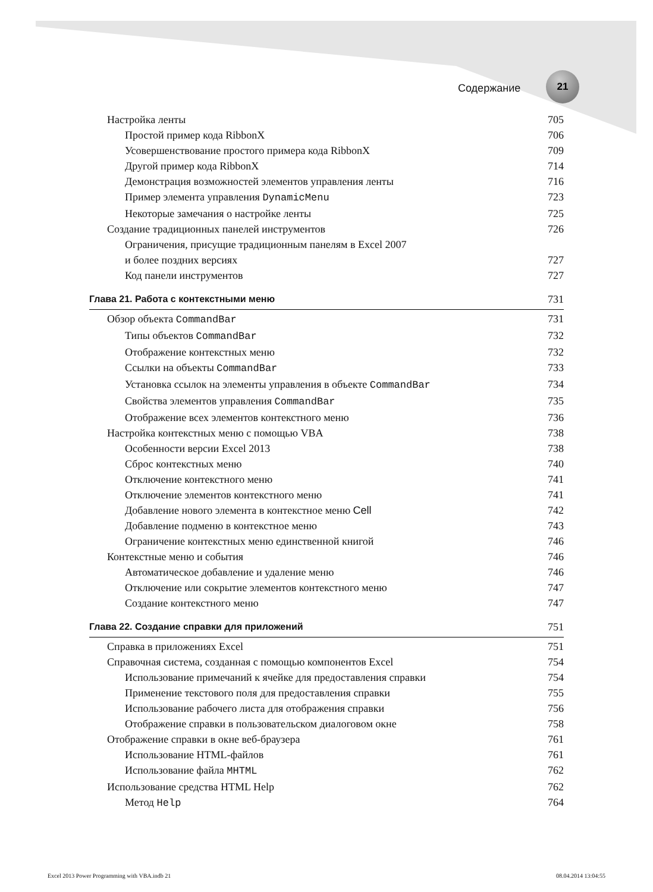Содержание
21
Настройка ленты 705
Простой пример кода RibbonX 706
Усовершенствование простого примера кода RibbonX 709
Другой пример кода RibbonX 714
Демонстрация возможностей элементов управления ленты 716
Пример элемента управления DynamicMenu 723
Некоторые замечания о настройке ленты 725
Создание традиционных панелей инструментов 726
Ограничения, присущие традиционным панелям в Excel 2007
и более поздних версиях 727
Код панели инструментов 727
Глава 21. Работа с контекстными меню 731
Обзор объекта CommandBar 731
Типы объектов CommandBar 732
Отображение контекстных меню 732
Ссылки на объекты CommandBar 733
Установка ссылок на элементы управления в объекте CommandBar 734
Свойства элементов управления CommandBar 735
Отображение всех элементов контекстного меню 736
Настройка контекстных меню с помощью VBA 738
Особенности версии Excel 2013 738
Сброс контекстных меню 740
Отключение контекстного меню 741
Отключение элементов контекстного меню 741
Добавление нового элемента в контекстное меню Cell 742
Добавление подменю в контекстное меню 743
Ограничение контекстных меню единственной книгой 746
Контекстные меню и события 746
Автоматическое добавление и удаление меню 746
Отключение или сокрытие элементов контекстного меню 747
Создание контекстного меню 747
Глава 22. Создание справки для приложений 751
Справка в приложениях Excel 751
Справочная система, созданная с помощью компонентов Excel 754
Использование примечаний к ячейке для предоставления справки 754
Применение текстового поля для предоставления справки 755
Использование рабочего листа для отображения справки 756
Отображение справки в пользовательском диалоговом окне 758
Отображение справки в окне веб-браузера 761
Использование HTML-файлов 761
Использование файла MHTML 762
Использование средства HTML Help 762
Метод Help 764
Excel 2013 Power Programming with VBA.indb 21 08.04.2014 13:04:55